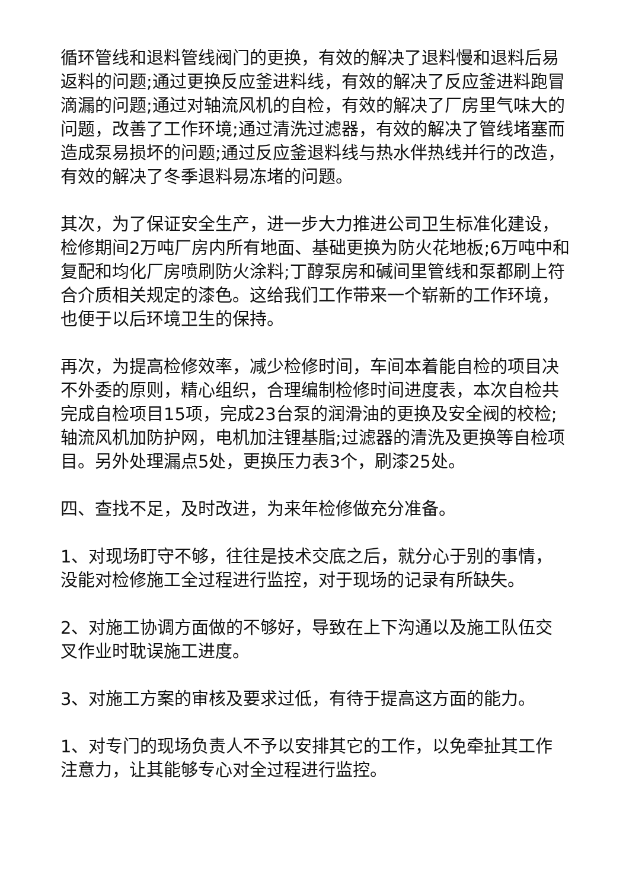循环管线和退料管线阀门的更换，有效的解决了退料慢和退料后易返料的问题;通过更换反应釜进料线，有效的解决了反应釜进料跑冒滴漏的问题;通过对轴流风机的自检，有效的解决了厂房里气味大的问题，改善了工作环境;通过清洗过滤器，有效的解决了管线堵塞而造成泵易损坏的问题;通过反应釜退料线与热水伴热线并行的改造，有效的解决了冬季退料易冻堵的问题。
其次，为了保证安全生产，进一步大力推进公司卫生标准化建设，检修期间2万吨厂房内所有地面、基础更换为防火花地板;6万吨中和复配和均化厂房喷刷防火涂料;丁醇泵房和碱间里管线和泵都刷上符合介质相关规定的漆色。这给我们工作带来一个崭新的工作环境，也便于以后环境卫生的保持。
再次，为提高检修效率，减少检修时间，车间本着能自检的项目决不外委的原则，精心组织，合理编制检修时间进度表，本次自检共完成自检项目15项，完成23台泵的润滑油的更换及安全阀的校检;轴流风机加防护网，电机加注锂基脂;过滤器的清洗及更换等自检项目。另外处理漏点5处，更换压力表3个，刷漆25处。
四、查找不足，及时改进，为来年检修做充分准备。
1、对现场盯守不够，往往是技术交底之后，就分心于别的事情，没能对检修施工全过程进行监控，对于现场的记录有所缺失。
2、对施工协调方面做的不够好，导致在上下沟通以及施工队伍交叉作业时耽误施工进度。
3、对施工方案的审核及要求过低，有待于提高这方面的能力。
1、对专门的现场负责人不予以安排其它的工作，以免牵扯其工作注意力，让其能够专心对全过程进行监控。